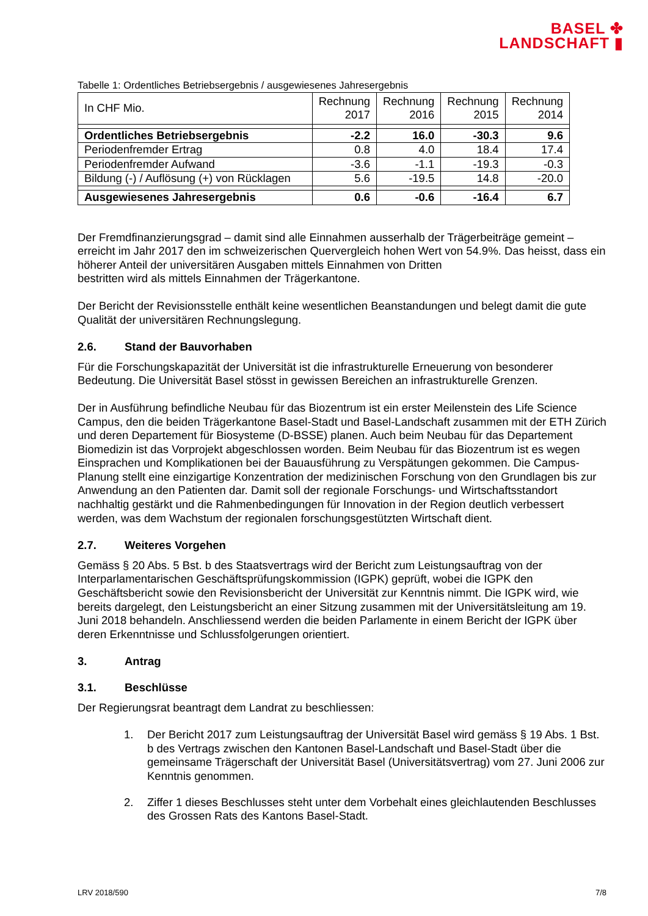BASEL ✤
LANDSCHAFT ▮
Tabelle 1: Ordentliches Betriebsergebnis / ausgewiesenes Jahresergebnis
| In CHF Mio. | Rechnung 2017 | Rechnung 2016 | Rechnung 2015 | Rechnung 2014 |
| Ordentliches Betriebsergebnis | -2.2 | 16.0 | -30.3 | 9.6 |
| Periodenfremder Ertrag | 0.8 | 4.0 | 18.4 | 17.4 |
| Periodenfremder Aufwand | -3.6 | -1.1 | -19.3 | -0.3 |
| Bildung (-) / Auflösung (+) von Rücklagen | 5.6 | -19.5 | 14.8 | -20.0 |
| Ausgewiesenes Jahresergebnis | 0.6 | -0.6 | -16.4 | 6.7 |
Der Fremdfinanzierungsgrad – damit sind alle Einnahmen ausserhalb der Trägerbeiträge gemeint – erreicht im Jahr 2017 den im schweizerischen Quervergleich hohen Wert von 54.9%. Das heisst, dass ein höherer Anteil der universitären Ausgaben mittels Einnahmen von Dritten
bestritten wird als mittels Einnahmen der Trägerkantone.
Der Bericht der Revisionsstelle enthält keine wesentlichen Beanstandungen und belegt damit die gute Qualität der universitären Rechnungslegung.
2.6. Stand der Bauvorhaben
Für die Forschungskapazität der Universität ist die infrastrukturelle Erneuerung von besonderer Bedeutung. Die Universität Basel stösst in gewissen Bereichen an infrastrukturelle Grenzen.
Der in Ausführung befindliche Neubau für das Biozentrum ist ein erster Meilenstein des Life Science Campus, den die beiden Trägerkantone Basel-Stadt und Basel-Landschaft zusammen mit der ETH Zürich und deren Departement für Biosysteme (D-BSSE) planen. Auch beim Neubau für das Departement Biomedizin ist das Vorprojekt abgeschlossen worden. Beim Neubau für das Biozentrum ist es wegen Einsprachen und Komplikationen bei der Bauausführung zu Verspätungen gekommen. Die Campus-Planung stellt eine einzigartige Konzentration der medizinischen Forschung von den Grundlagen bis zur Anwendung an den Patienten dar. Damit soll der regionale Forschungs- und Wirtschaftsstandort nachhaltig gestärkt und die Rahmenbedingungen für Innovation in der Region deutlich verbessert werden, was dem Wachstum der regionalen forschungsgestützten Wirtschaft dient.
2.7. Weiteres Vorgehen
Gemäss § 20 Abs. 5 Bst. b des Staatsvertrags wird der Bericht zum Leistungsauftrag von der Interparlamentarischen Geschäftsprüfungskommission (IGPK) geprüft, wobei die IGPK den Geschäftsbericht sowie den Revisionsbericht der Universität zur Kenntnis nimmt. Die IGPK wird, wie bereits dargelegt, den Leistungsbericht an einer Sitzung zusammen mit der Universitätsleitung am 19. Juni 2018 behandeln. Anschliessend werden die beiden Parlamente in einem Bericht der IGPK über deren Erkenntnisse und Schlussfolgerungen orientiert.
3. Antrag
3.1. Beschlüsse
Der Regierungsrat beantragt dem Landrat zu beschliessen:
1. Der Bericht 2017 zum Leistungsauftrag der Universität Basel wird gemäss § 19 Abs. 1 Bst. b des Vertrags zwischen den Kantonen Basel-Landschaft und Basel-Stadt über die gemeinsame Trägerschaft der Universität Basel (Universitätsvertrag) vom 27. Juni 2006 zur Kenntnis genommen.
2. Ziffer 1 dieses Beschlusses steht unter dem Vorbehalt eines gleichlautenden Beschlusses des Grossen Rats des Kantons Basel-Stadt.
LRV 2018/590 7/8